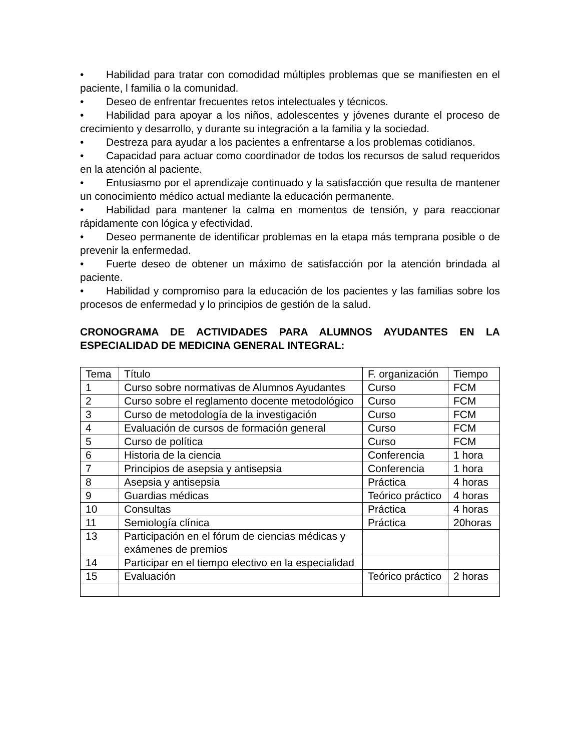• Habilidad para tratar con comodidad múltiples problemas que se manifiesten en el paciente, l familia o la comunidad.
• Deseo de enfrentar frecuentes retos intelectuales y técnicos.
• Habilidad para apoyar a los niños, adolescentes y jóvenes durante el proceso de crecimiento y desarrollo, y durante su integración a la familia y la sociedad.
• Destreza para ayudar a los pacientes a enfrentarse a los problemas cotidianos.
• Capacidad para actuar como coordinador de todos los recursos de salud requeridos en la atención al paciente.
• Entusiasmo por el aprendizaje continuado y la satisfacción que resulta de mantener un conocimiento médico actual mediante la educación permanente.
• Habilidad para mantener la calma en momentos de tensión, y para reaccionar rápidamente con lógica y efectividad.
• Deseo permanente de identificar problemas en la etapa más temprana posible o de prevenir la enfermedad.
• Fuerte deseo de obtener un máximo de satisfacción por la atención brindada al paciente.
• Habilidad y compromiso para la educación de los pacientes y las familias sobre los procesos de enfermedad y lo principios de gestión de la salud.
CRONOGRAMA DE ACTIVIDADES PARA ALUMNOS AYUDANTES EN LA ESPECIALIDAD DE MEDICINA GENERAL INTEGRAL:
| Tema | Título | F. organización | Tiempo |
| 1 | Curso sobre normativas de Alumnos Ayudantes | Curso | FCM |
| 2 | Curso sobre el reglamento docente metodológico | Curso | FCM |
| 3 | Curso de metodología de la investigación | Curso | FCM |
| 4 | Evaluación de cursos de formación general | Curso | FCM |
| 5 | Curso de política | Curso | FCM |
| 6 | Historia de la ciencia | Conferencia | 1 hora |
| 7 | Principios de asepsia y antisepsia | Conferencia | 1 hora |
| 8 | Asepsia y antisepsia | Práctica | 4 horas |
| 9 | Guardias médicas | Teórico práctico | 4 horas |
| 10 | Consultas | Práctica | 4 horas |
| 11 | Semiología clínica | Práctica | 20horas |
| 13 | Participación en el fórum de ciencias médicas y exámenes de premios | | |
| 14 | Participar en el tiempo electivo en la especialidad | | |
| 15 | Evaluación | Teórico práctico | 2 horas |